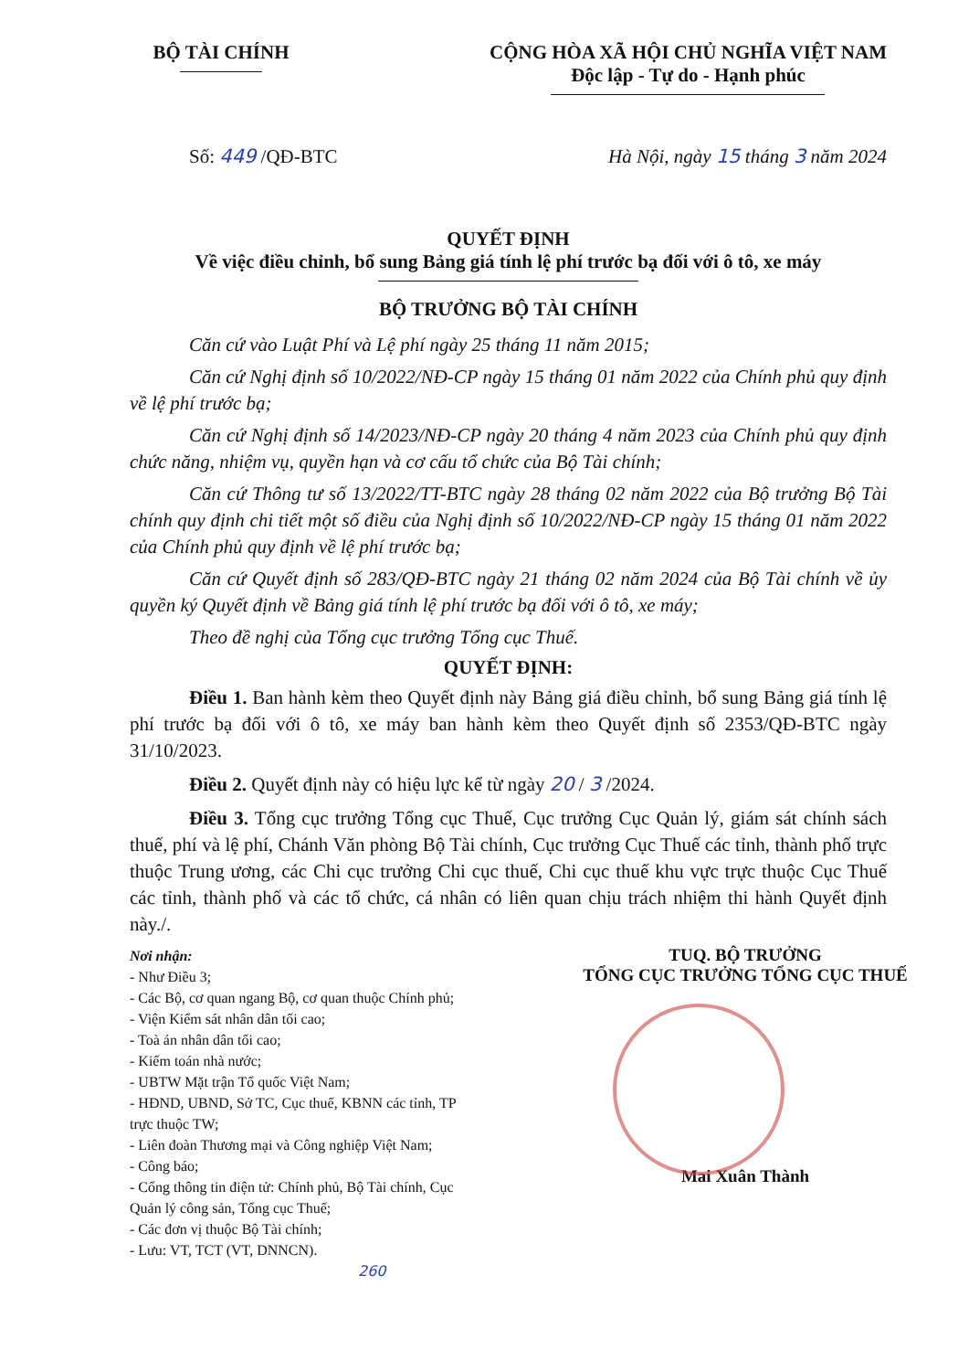BỘ TÀI CHÍNH CỘNG HÒA XÃ HỘI CHỦ NGHĨA VIỆT NAM
Độc lập - Tự do - Hạnh phúc
Số: 449 /QĐ-BTC Hà Nội, ngày 15 tháng 3 năm 2024
QUYẾT ĐỊNH
Về việc điều chỉnh, bổ sung Bảng giá tính lệ phí trước bạ đối với ô tô, xe máy
BỘ TRƯỞNG BỘ TÀI CHÍNH
Căn cứ vào Luật Phí và Lệ phí ngày 25 tháng 11 năm 2015;
Căn cứ Nghị định số 10/2022/NĐ-CP ngày 15 tháng 01 năm 2022 của Chính phủ quy định về lệ phí trước bạ;
Căn cứ Nghị định số 14/2023/NĐ-CP ngày 20 tháng 4 năm 2023 của Chính phủ quy định chức năng, nhiệm vụ, quyền hạn và cơ cấu tổ chức của Bộ Tài chính;
Căn cứ Thông tư số 13/2022/TT-BTC ngày 28 tháng 02 năm 2022 của Bộ trưởng Bộ Tài chính quy định chi tiết một số điều của Nghị định số 10/2022/NĐ-CP ngày 15 tháng 01 năm 2022 của Chính phủ quy định về lệ phí trước bạ;
Căn cứ Quyết định số 283/QĐ-BTC ngày 21 tháng 02 năm 2024 của Bộ Tài chính về ủy quyền ký Quyết định về Bảng giá tính lệ phí trước bạ đối với ô tô, xe máy;
Theo đề nghị của Tổng cục trưởng Tổng cục Thuế.
QUYẾT ĐỊNH:
Điều 1. Ban hành kèm theo Quyết định này Bảng giá điều chỉnh, bổ sung Bảng giá tính lệ phí trước bạ đối với ô tô, xe máy ban hành kèm theo Quyết định số 2353/QĐ-BTC ngày 31/10/2023.
Điều 2. Quyết định này có hiệu lực kể từ ngày 20 / 3 /2024.
Điều 3. Tổng cục trưởng Tổng cục Thuế, Cục trưởng Cục Quản lý, giám sát chính sách thuế, phí và lệ phí, Chánh Văn phòng Bộ Tài chính, Cục trưởng Cục Thuế các tỉnh, thành phố trực thuộc Trung ương, các Chi cục trưởng Chi cục thuế, Chi cục thuế khu vực trực thuộc Cục Thuế các tỉnh, thành phố và các tổ chức, cá nhân có liên quan chịu trách nhiệm thi hành Quyết định này./.
Nơi nhận:
- Như Điều 3;
- Các Bộ, cơ quan ngang Bộ, cơ quan thuộc Chính phủ;
- Viện Kiểm sát nhân dân tối cao;
- Toà án nhân dân tối cao;
- Kiểm toán nhà nước;
- UBTW Mặt trận Tổ quốc Việt Nam;
- HĐND, UBND, Sở TC, Cục thuế, KBNN các tỉnh, TP trực thuộc TW;
- Liên đoàn Thương mại và Công nghiệp Việt Nam;
- Công báo;
- Cổng thông tin điện tử: Chính phủ, Bộ Tài chính, Cục Quản lý công sản, Tổng cục Thuế;
- Các đơn vị thuộc Bộ Tài chính;
- Lưu: VT, TCT (VT, DNNCN).
260
TUQ. BỘ TRƯỞNG
TỔNG CỤC TRƯỞNG TỔNG CỤC THUẾ
Mai Xuân Thành